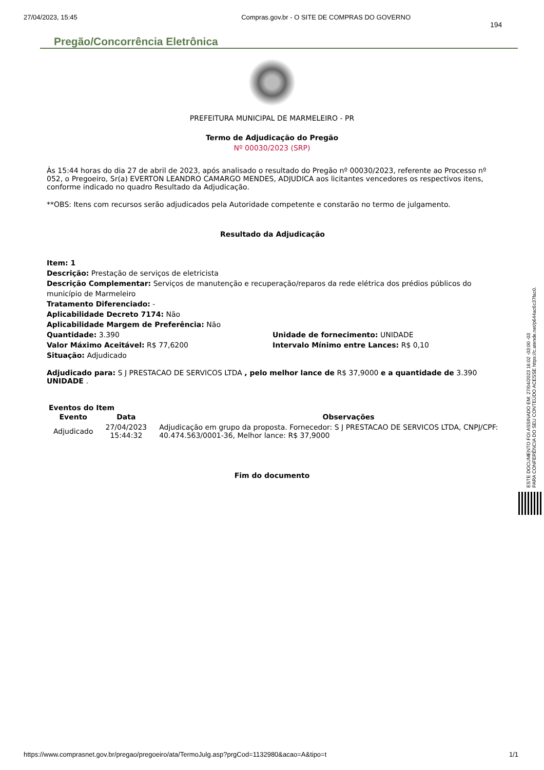27/04/2023, 15:45 Compras.gov.br - O SITE DE COMPRAS DO GOVERNO
194
Pregão/Concorrência Eletrônica
PREFEITURA MUNICIPAL DE MARMELEIRO - PR
Termo de Adjudicação do Pregão
Nº 00030/2023 (SRP)
Às 15:44 horas do dia 27 de abril de 2023, após analisado o resultado do Pregão nº 00030/2023, referente ao Processo nº 052, o Pregoeiro, Sr(a) EVERTON LEANDRO CAMARGO MENDES, ADJUDICA aos licitantes vencedores os respectivos itens, conforme indicado no quadro Resultado da Adjudicação.
**OBS: Itens com recursos serão adjudicados pela Autoridade competente e constarão no termo de julgamento.
Resultado da Adjudicação
Item: 1
Descrição: Prestação de serviços de eletricista
Descrição Complementar: Serviços de manutenção e recuperação/reparos da rede elétrica dos prédios públicos do município de Marmeleiro
Tratamento Diferenciado: -
Aplicabilidade Decreto 7174: Não
Aplicabilidade Margem de Preferência: Não
Quantidade: 3.390
Valor Máximo Aceitável: R$ 77,6200
Unidade de fornecimento: UNIDADE
Intervalo Mínimo entre Lances: R$ 0,10
Situação: Adjudicado
Adjudicado para: S J PRESTACAO DE SERVICOS LTDA , pelo melhor lance de R$ 37,9000 e a quantidade de 3.390 UNIDADE .
Eventos do Item
| Evento | Data | Observações |
| --- | --- | --- |
| Adjudicado | 27/04/2023 15:44:32 | Adjudicação em grupo da proposta. Fornecedor: S J PRESTACAO DE SERVICOS LTDA, CNPJ/CPF: 40.474.563/0001-36, Melhor lance: R$ 37,9000 |
Fim do documento
ESTE DOCUMENTO FOI ASSINADO EM: 27/04/2023 16:02 -03:00 -03
PARA CONFERÊNCIA DO SEU CONTEÚDO ACESSE https://c.atende.net/p644ac6c37fac0.
https://www.comprasnet.gov.br/pregao/pregoeiro/ata/TermoJulg.asp?prgCod=1132980&acao=A&tipo=t 1/1